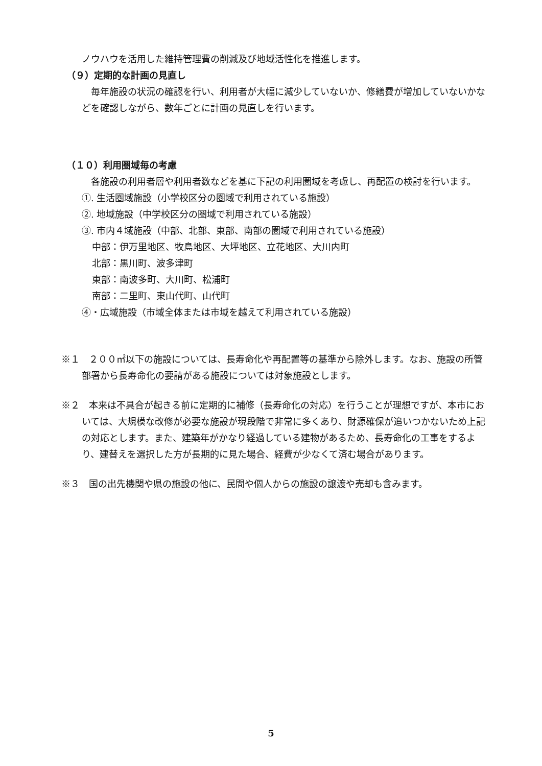ノウハウを活用した維持管理費の削減及び地域活性化を推進します。
（９）定期的な計画の見直し
毎年施設の状況の確認を行い、利用者が大幅に減少していないか、修繕費が増加していないかなどを確認しながら、数年ごとに計画の見直しを行います。
（１０）利用圏域毎の考慮
各施設の利用者層や利用者数などを基に下記の利用圏域を考慮し、再配置の検討を行います。
①. 生活圏域施設（小学校区分の圏域で利用されている施設）
②. 地域施設（中学校区分の圏域で利用されている施設）
③. 市内４域施設（中部、北部、東部、南部の圏域で利用されている施設）
中部：伊万里地区、牧島地区、大坪地区、立花地区、大川内町
北部：黒川町、波多津町
東部：南波多町、大川町、松浦町
南部：二里町、東山代町、山代町
④・広域施設（市域全体または市域を越えて利用されている施設）
※１　２００㎡以下の施設については、長寿命化や再配置等の基準から除外します。なお、施設の所管部署から長寿命化の要請がある施設については対象施設とします。
※２　本来は不具合が起きる前に定期的に補修（長寿命化の対応）を行うことが理想ですが、本市においては、大規模な改修が必要な施設が現段階で非常に多くあり、財源確保が追いつかないため上記の対応とします。また、建築年がかなり経過している建物があるため、長寿命化の工事をするより、建替えを選択した方が長期的に見た場合、経費が少なくて済む場合があります。
※３　国の出先機関や県の施設の他に、民間や個人からの施設の譲渡や売却も含みます。
5